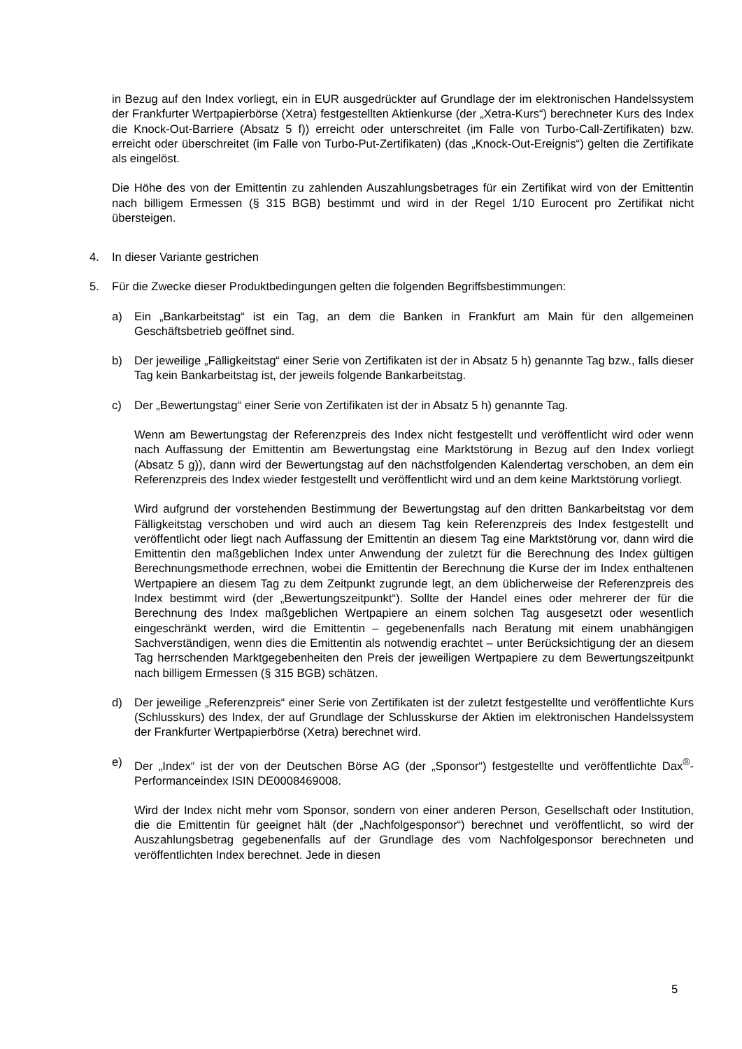in Bezug auf den Index vorliegt, ein in EUR ausgedrückter auf Grundlage der im elektronischen Handelssystem der Frankfurter Wertpapierbörse (Xetra) festgestellten Aktienkurse (der „Xetra-Kurs“) berechneter Kurs des Index die Knock-Out-Barriere (Absatz 5 f)) erreicht oder unterschreitet (im Falle von Turbo-Call-Zertifikaten) bzw. erreicht oder überschreitet (im Falle von Turbo-Put-Zertifikaten) (das „Knock-Out-Ereignis“) gelten die Zertifikate als eingelöst.
Die Höhe des von der Emittentin zu zahlenden Auszahlungsbetrages für ein Zertifikat wird von der Emittentin nach billigem Ermessen (§ 315 BGB) bestimmt und wird in der Regel 1/10 Eurocent pro Zertifikat nicht übersteigen.
4. In dieser Variante gestrichen
5. Für die Zwecke dieser Produktbedingungen gelten die folgenden Begriffsbestimmungen:
a) Ein „Bankarbeitstag“ ist ein Tag, an dem die Banken in Frankfurt am Main für den allgemeinen Geschäftsbetrieb geöffnet sind.
b) Der jeweilige „Fälligkeitstag“ einer Serie von Zertifikaten ist der in Absatz 5 h) genannte Tag bzw., falls dieser Tag kein Bankarbeitstag ist, der jeweils folgende Bankarbeitstag.
c) Der „Bewertungstag“ einer Serie von Zertifikaten ist der in Absatz 5 h) genannte Tag.
Wenn am Bewertungstag der Referenzpreis des Index nicht festgestellt und veröffentlicht wird oder wenn nach Auffassung der Emittentin am Bewertungstag eine Marktstörung in Bezug auf den Index vorliegt (Absatz 5 g)), dann wird der Bewertungstag auf den nächstfolgenden Kalendertag verschoben, an dem ein Referenzpreis des Index wieder festgestellt und veröffentlicht wird und an dem keine Marktstörung vorliegt.
Wird aufgrund der vorstehenden Bestimmung der Bewertungstag auf den dritten Bankarbeitstag vor dem Fälligkeitstag verschoben und wird auch an diesem Tag kein Referenzpreis des Index festgestellt und veröffentlicht oder liegt nach Auffassung der Emittentin an diesem Tag eine Marktstörung vor, dann wird die Emittentin den maßgeblichen Index unter Anwendung der zuletzt für die Berechnung des Index gültigen Berechnungsmethode errechnen, wobei die Emittentin der Berechnung die Kurse der im Index enthaltenen Wertpapiere an diesem Tag zu dem Zeitpunkt zugrunde legt, an dem üblicherweise der Referenzpreis des Index bestimmt wird (der „Bewertungszeitpunkt“). Sollte der Handel eines oder mehrerer der für die Berechnung des Index maßgeblichen Wertpapiere an einem solchen Tag ausgesetzt oder wesentlich eingeschränkt werden, wird die Emittentin – gegebenenfalls nach Beratung mit einem unabhängigen Sachverständigen, wenn dies die Emittentin als notwendig erachtet – unter Berücksichtigung der an diesem Tag herrschenden Marktgegebenheiten den Preis der jeweiligen Wertpapiere zu dem Bewertungszeitpunkt nach billigem Ermessen (§ 315 BGB) schätzen.
d) Der jeweilige „Referenzpreis“ einer Serie von Zertifikaten ist der zuletzt festgestellte und veröffentlichte Kurs (Schlusskurs) des Index, der auf Grundlage der Schlusskurse der Aktien im elektronischen Handelssystem der Frankfurter Wertpapierbörse (Xetra) berechnet wird.
e) Der „Index“ ist der von der Deutschen Börse AG (der „Sponsor“) festgestellte und veröffentlichte Dax<sup>®</sup>-Performanceindex ISIN DE0008469008.
Wird der Index nicht mehr vom Sponsor, sondern von einer anderen Person, Gesellschaft oder Institution, die die Emittentin für geeignet hält (der „Nachfolgesponsor“) berechnet und veröffentlicht, so wird der Auszahlungsbetrag gegebenenfalls auf der Grundlage des vom Nachfolgesponsor berechneten und veröffentlichten Index berechnet. Jede in diesen
5